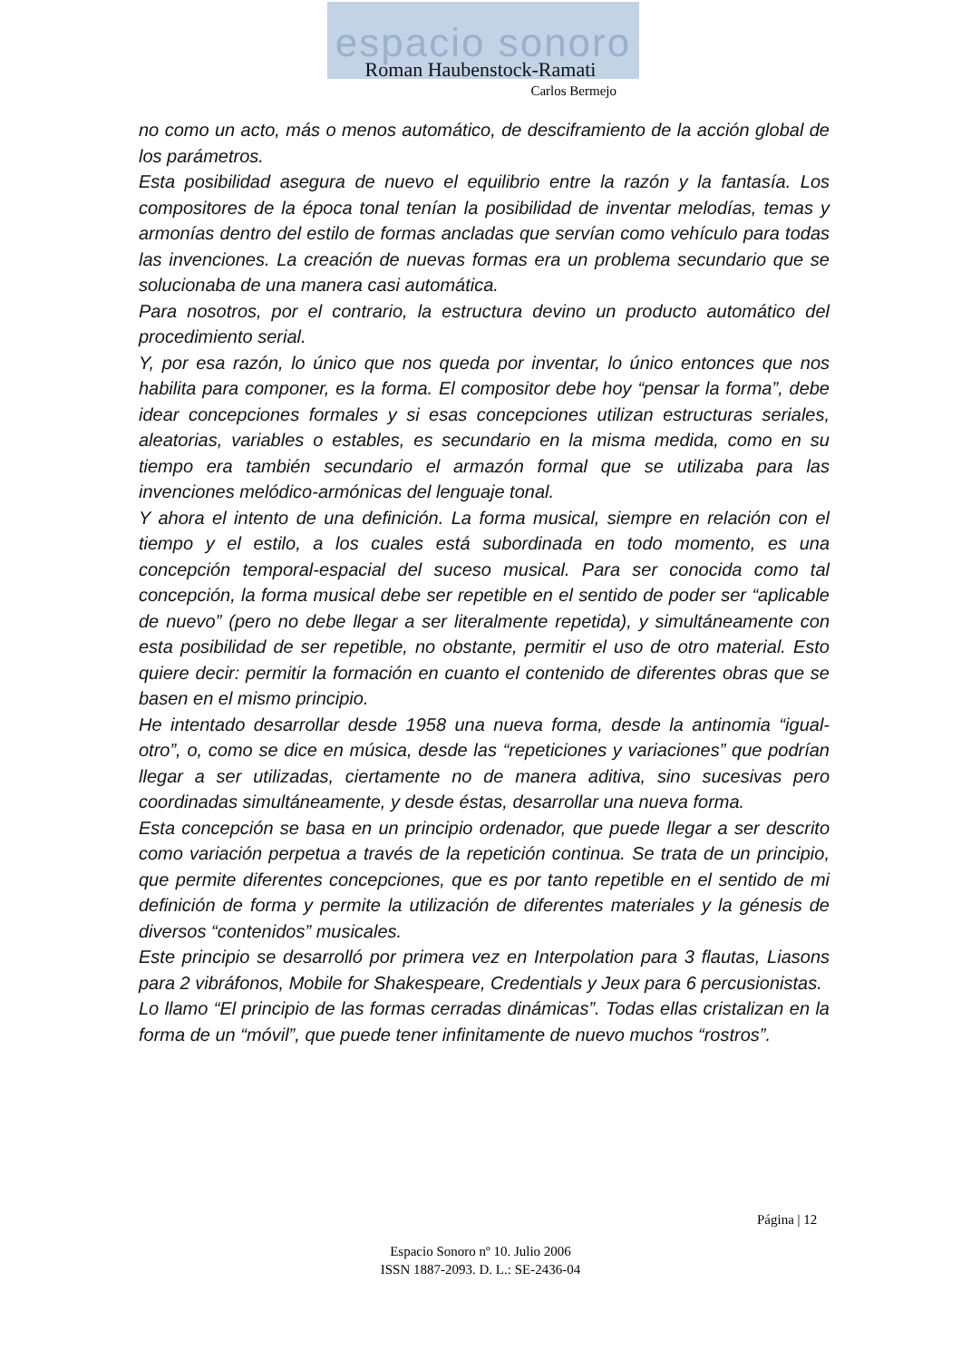espacio sonoro
Roman Haubenstock-Ramati
Carlos Bermejo
no como un acto, más o menos automático, de desciframiento de la acción global de los parámetros.
Esta posibilidad asegura de nuevo el equilibrio entre la razón y la fantasía. Los compositores de la época tonal tenían la posibilidad de inventar melodías, temas y armonías dentro del estilo de formas ancladas que servían como vehículo para todas las invenciones. La creación de nuevas formas era un problema secundario que se solucionaba de una manera casi automática.
Para nosotros, por el contrario, la estructura devino un producto automático del procedimiento serial.
Y, por esa razón, lo único que nos queda por inventar, lo único entonces que nos habilita para componer, es la forma. El compositor debe hoy “pensar la forma”, debe idear concepciones formales y si esas concepciones utilizan estructuras seriales, aleatorias, variables o estables, es secundario en la misma medida, como en su tiempo era también secundario el armazón formal que se utilizaba para las invenciones melódico-armónicas del lenguaje tonal.
Y ahora el intento de una definición. La forma musical, siempre en relación con el tiempo y el estilo, a los cuales está subordinada en todo momento, es una concepción temporal-espacial del suceso musical. Para ser conocida como tal concepción, la forma musical debe ser repetible en el sentido de poder ser “aplicable de nuevo” (pero no debe llegar a ser literalmente repetida), y simultáneamente con esta posibilidad de ser repetible, no obstante, permitir el uso de otro material. Esto quiere decir: permitir la formación en cuanto el contenido de diferentes obras que se basen en el mismo principio.
He intentado desarrollar desde 1958 una nueva forma, desde la antinomia “igual-otro”, o, como se dice en música, desde las “repeticiones y variaciones” que podrían llegar a ser utilizadas, ciertamente no de manera aditiva, sino sucesivas pero coordinadas simultáneamente, y desde éstas, desarrollar una nueva forma.
Esta concepción se basa en un principio ordenador, que puede llegar a ser descrito como variación perpetua a través de la repetición continua. Se trata de un principio, que permite diferentes concepciones, que es por tanto repetible en el sentido de mi definición de forma y permite la utilización de diferentes materiales y la génesis de diversos “contenidos” musicales.
Este principio se desarrolló por primera vez en Interpolation para 3 flautas, Liasons para 2 vibráfonos, Mobile for Shakespeare, Credentials y Jeux para 6 percusionistas.
Lo llamo “El principio de las formas cerradas dinámicas”. Todas ellas cristalizan en la forma de un “móvil”, que puede tener infinitamente de nuevo muchos “rostros”.
Página | 12
Espacio Sonoro nº 10. Julio 2006
ISSN 1887-2093. D. L.: SE-2436-04